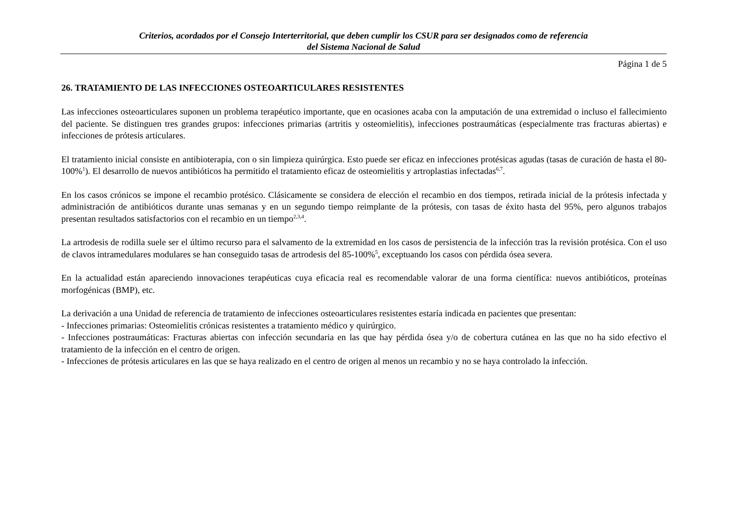Criterios, acordados por el Consejo Interterritorial, que deben cumplir los CSUR para ser designados como de referencia
del Sistema Nacional de Salud
Página 1 de 5
26. TRATAMIENTO DE LAS INFECCIONES OSTEOARTICULARES RESISTENTES
Las infecciones osteoarticulares suponen un problema terapéutico importante, que en ocasiones acaba con la amputación de una extremidad o incluso el fallecimiento del paciente. Se distinguen tres grandes grupos: infecciones primarias (artritis y osteomielitis), infecciones postraumáticas (especialmente tras fracturas abiertas) e infecciones de prótesis articulares.
El tratamiento inicial consiste en antibioterapia, con o sin limpieza quirúrgica. Esto puede ser eficaz en infecciones protésicas agudas (tasas de curación de hasta el 80-100%<sup>1</sup>). El desarrollo de nuevos antibióticos ha permitido el tratamiento eficaz de osteomielitis y artroplastias infectadas<sup>6,7</sup>.
En los casos crónicos se impone el recambio protésico. Clásicamente se considera de elección el recambio en dos tiempos, retirada inicial de la prótesis infectada y administración de antibióticos durante unas semanas y en un segundo tiempo reimplante de la prótesis, con tasas de éxito hasta del 95%, pero algunos trabajos presentan resultados satisfactorios con el recambio en un tiempo<sup>2,3,4</sup>.
La artrodesis de rodilla suele ser el último recurso para el salvamento de la extremidad en los casos de persistencia de la infección tras la revisión protésica. Con el uso de clavos intramedulares modulares se han conseguido tasas de artrodesis del 85-100%<sup>5</sup>, exceptuando los casos con pérdida ósea severa.
En la actualidad están apareciendo innovaciones terapéuticas cuya eficacia real es recomendable valorar de una forma científica: nuevos antibióticos, proteínas morfogénicas (BMP), etc.
La derivación a una Unidad de referencia de tratamiento de infecciones osteoarticulares resistentes estaría indicada en pacientes que presentan:
- Infecciones primarias: Osteomielitis crónicas resistentes a tratamiento médico y quirúrgico.
- Infecciones postraumáticas: Fracturas abiertas con infección secundaria en las que hay pérdida ósea y/o de cobertura cutánea en las que no ha sido efectivo el tratamiento de la infección en el centro de origen.
- Infecciones de prótesis articulares en las que se haya realizado en el centro de origen al menos un recambio y no se haya controlado la infección.